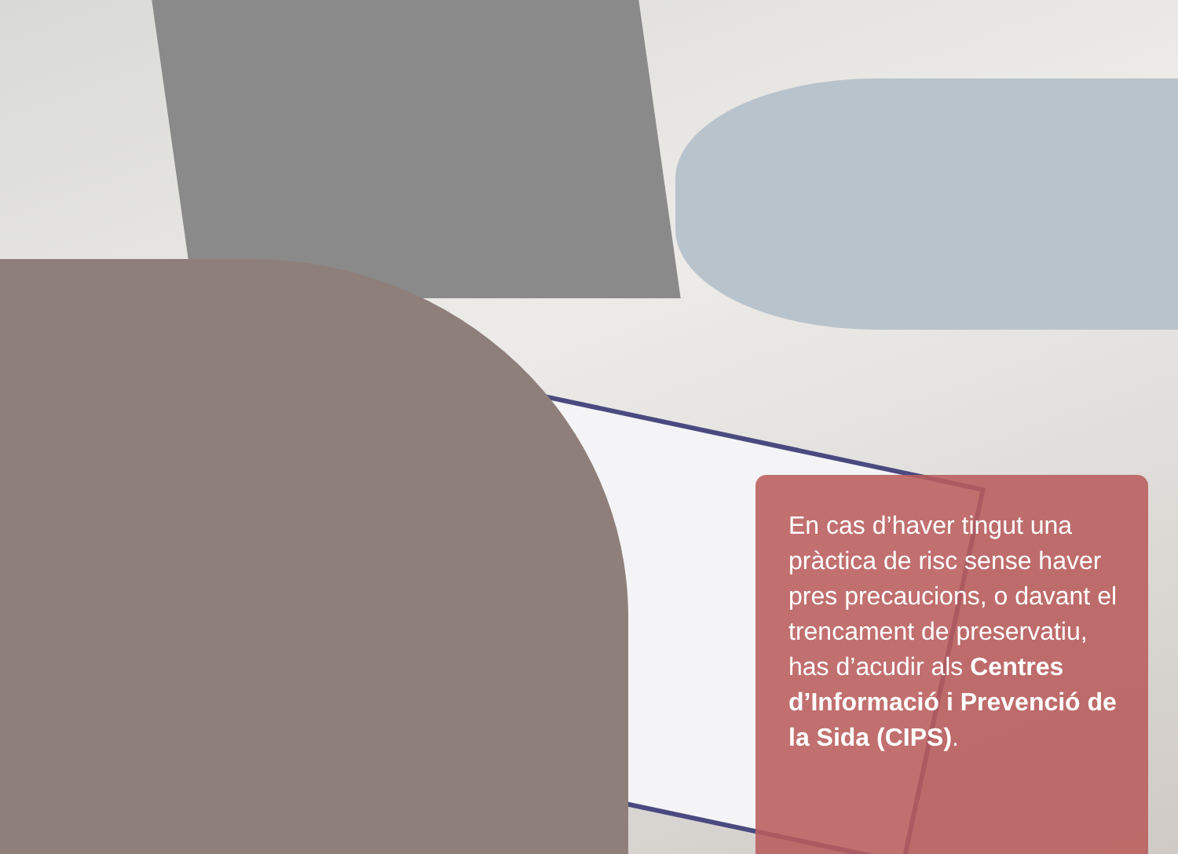En cas d’haver tingut una pràctica de risc sense haver pres precaucions, o davant el trencament de preservatiu, has d’acudir als Centres d’Informació i Prevenció de la Sida (CIPS).